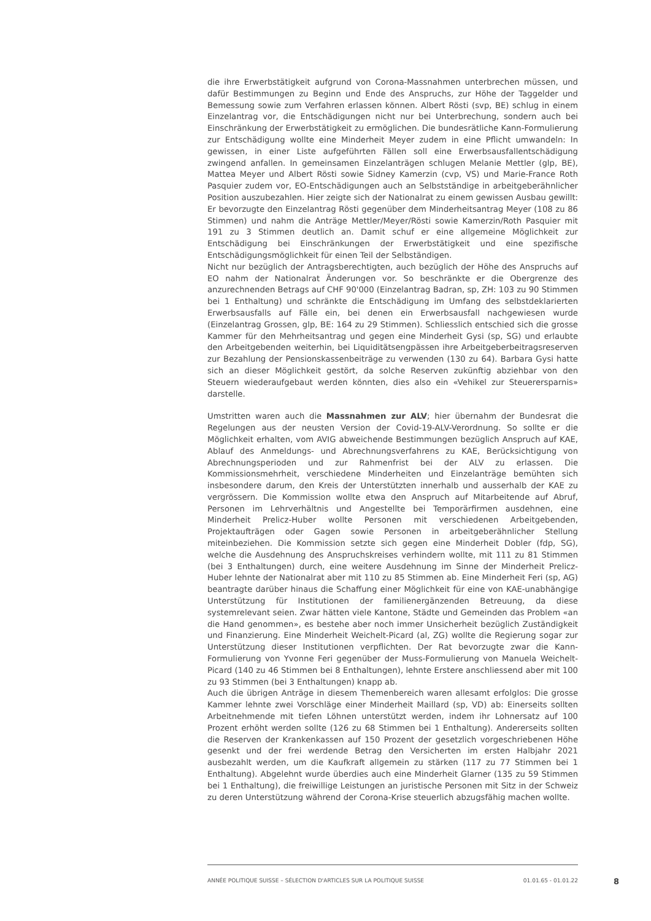die ihre Erwerbstätigkeit aufgrund von Corona-Massnahmen unterbrechen müssen, und dafür Bestimmungen zu Beginn und Ende des Anspruchs, zur Höhe der Taggelder und Bemessung sowie zum Verfahren erlassen können. Albert Rösti (svp, BE) schlug in einem Einzelantrag vor, die Entschädigungen nicht nur bei Unterbrechung, sondern auch bei Einschränkung der Erwerbstätigkeit zu ermöglichen. Die bundesrätliche Kann-Formulierung zur Entschädigung wollte eine Minderheit Meyer zudem in eine Pflicht umwandeln: In gewissen, in einer Liste aufgeführten Fällen soll eine Erwerbsausfallentschädigung zwingend anfallen. In gemeinsamen Einzelanträgen schlugen Melanie Mettler (glp, BE), Mattea Meyer und Albert Rösti sowie Sidney Kamerzin (cvp, VS) und Marie-France Roth Pasquier zudem vor, EO-Entschädigungen auch an Selbstständige in arbeitgeberähnlicher Position auszubezahlen. Hier zeigte sich der Nationalrat zu einem gewissen Ausbau gewillt: Er bevorzugte den Einzelantrag Rösti gegenüber dem Minderheitsantrag Meyer (108 zu 86 Stimmen) und nahm die Anträge Mettler/Meyer/Rösti sowie Kamerzin/Roth Pasquier mit 191 zu 3 Stimmen deutlich an. Damit schuf er eine allgemeine Möglichkeit zur Entschädigung bei Einschränkungen der Erwerbstätigkeit und eine spezifische Entschädigungsmöglichkeit für einen Teil der Selbständigen.
Nicht nur bezüglich der Antragsberechtigten, auch bezüglich der Höhe des Anspruchs auf EO nahm der Nationalrat Änderungen vor. So beschränkte er die Obergrenze des anzurechnenden Betrags auf CHF 90'000 (Einzelantrag Badran, sp, ZH: 103 zu 90 Stimmen bei 1 Enthaltung) und schränkte die Entschädigung im Umfang des selbstdeklarierten Erwerbsausfalls auf Fälle ein, bei denen ein Erwerbsausfall nachgewiesen wurde (Einzelantrag Grossen, glp, BE: 164 zu 29 Stimmen). Schliesslich entschied sich die grosse Kammer für den Mehrheitsantrag und gegen eine Minderheit Gysi (sp, SG) und erlaubte den Arbeitgebenden weiterhin, bei Liquiditätsengpässen ihre Arbeitgeberbeitragsreserven zur Bezahlung der Pensionskassenbeiträge zu verwenden (130 zu 64). Barbara Gysi hatte sich an dieser Möglichkeit gestört, da solche Reserven zukünftig abziehbar von den Steuern wiederaufgebaut werden könnten, dies also ein «Vehikel zur Steuerersparnis» darstelle.
Umstritten waren auch die Massnahmen zur ALV; hier übernahm der Bundesrat die Regelungen aus der neusten Version der Covid-19-ALV-Verordnung. So sollte er die Möglichkeit erhalten, vom AVIG abweichende Bestimmungen bezüglich Anspruch auf KAE, Ablauf des Anmeldungs- und Abrechnungsverfahrens zu KAE, Berücksichtigung von Abrechnungsperioden und zur Rahmenfrist bei der ALV zu erlassen. Die Kommissionsmehrheit, verschiedene Minderheiten und Einzelanträge bemühten sich insbesondere darum, den Kreis der Unterstützten innerhalb und ausserhalb der KAE zu vergrössern. Die Kommission wollte etwa den Anspruch auf Mitarbeitende auf Abruf, Personen im Lehrverhältnis und Angestellte bei Temporärfirmen ausdehnen, eine Minderheit Prelicz-Huber wollte Personen mit verschiedenen Arbeitgebenden, Projektaufträgen oder Gagen sowie Personen in arbeitgeberähnlicher Stellung miteinbeziehen. Die Kommission setzte sich gegen eine Minderheit Dobler (fdp, SG), welche die Ausdehnung des Anspruchskreises verhindern wollte, mit 111 zu 81 Stimmen (bei 3 Enthaltungen) durch, eine weitere Ausdehnung im Sinne der Minderheit Prelicz-Huber lehnte der Nationalrat aber mit 110 zu 85 Stimmen ab. Eine Minderheit Feri (sp, AG) beantragte darüber hinaus die Schaffung einer Möglichkeit für eine von KAE-unabhängige Unterstützung für Institutionen der familienergänzenden Betreuung, da diese systemrelevant seien. Zwar hätten viele Kantone, Städte und Gemeinden das Problem «an die Hand genommen», es bestehe aber noch immer Unsicherheit bezüglich Zuständigkeit und Finanzierung. Eine Minderheit Weichelt-Picard (al, ZG) wollte die Regierung sogar zur Unterstützung dieser Institutionen verpflichten. Der Rat bevorzugte zwar die Kann-Formulierung von Yvonne Feri gegenüber der Muss-Formulierung von Manuela Weichelt-Picard (140 zu 46 Stimmen bei 8 Enthaltungen), lehnte Erstere anschliessend aber mit 100 zu 93 Stimmen (bei 3 Enthaltungen) knapp ab.
Auch die übrigen Anträge in diesem Themenbereich waren allesamt erfolglos: Die grosse Kammer lehnte zwei Vorschläge einer Minderheit Maillard (sp, VD) ab: Einerseits sollten Arbeitnehmende mit tiefen Löhnen unterstützt werden, indem ihr Lohnersatz auf 100 Prozent erhöht werden sollte (126 zu 68 Stimmen bei 1 Enthaltung). Andererseits sollten die Reserven der Krankenkassen auf 150 Prozent der gesetzlich vorgeschriebenen Höhe gesenkt und der frei werdende Betrag den Versicherten im ersten Halbjahr 2021 ausbezahlt werden, um die Kaufkraft allgemein zu stärken (117 zu 77 Stimmen bei 1 Enthaltung). Abgelehnt wurde überdies auch eine Minderheit Glarner (135 zu 59 Stimmen bei 1 Enthaltung), die freiwillige Leistungen an juristische Personen mit Sitz in der Schweiz zu deren Unterstützung während der Corona-Krise steuerlich abzugsfähig machen wollte.
ANNÉE POLITIQUE SUISSE – SÉLECTION D'ARTICLES SUR LA POLITIQUE SUISSE 01.01.65 - 01.01.22
8